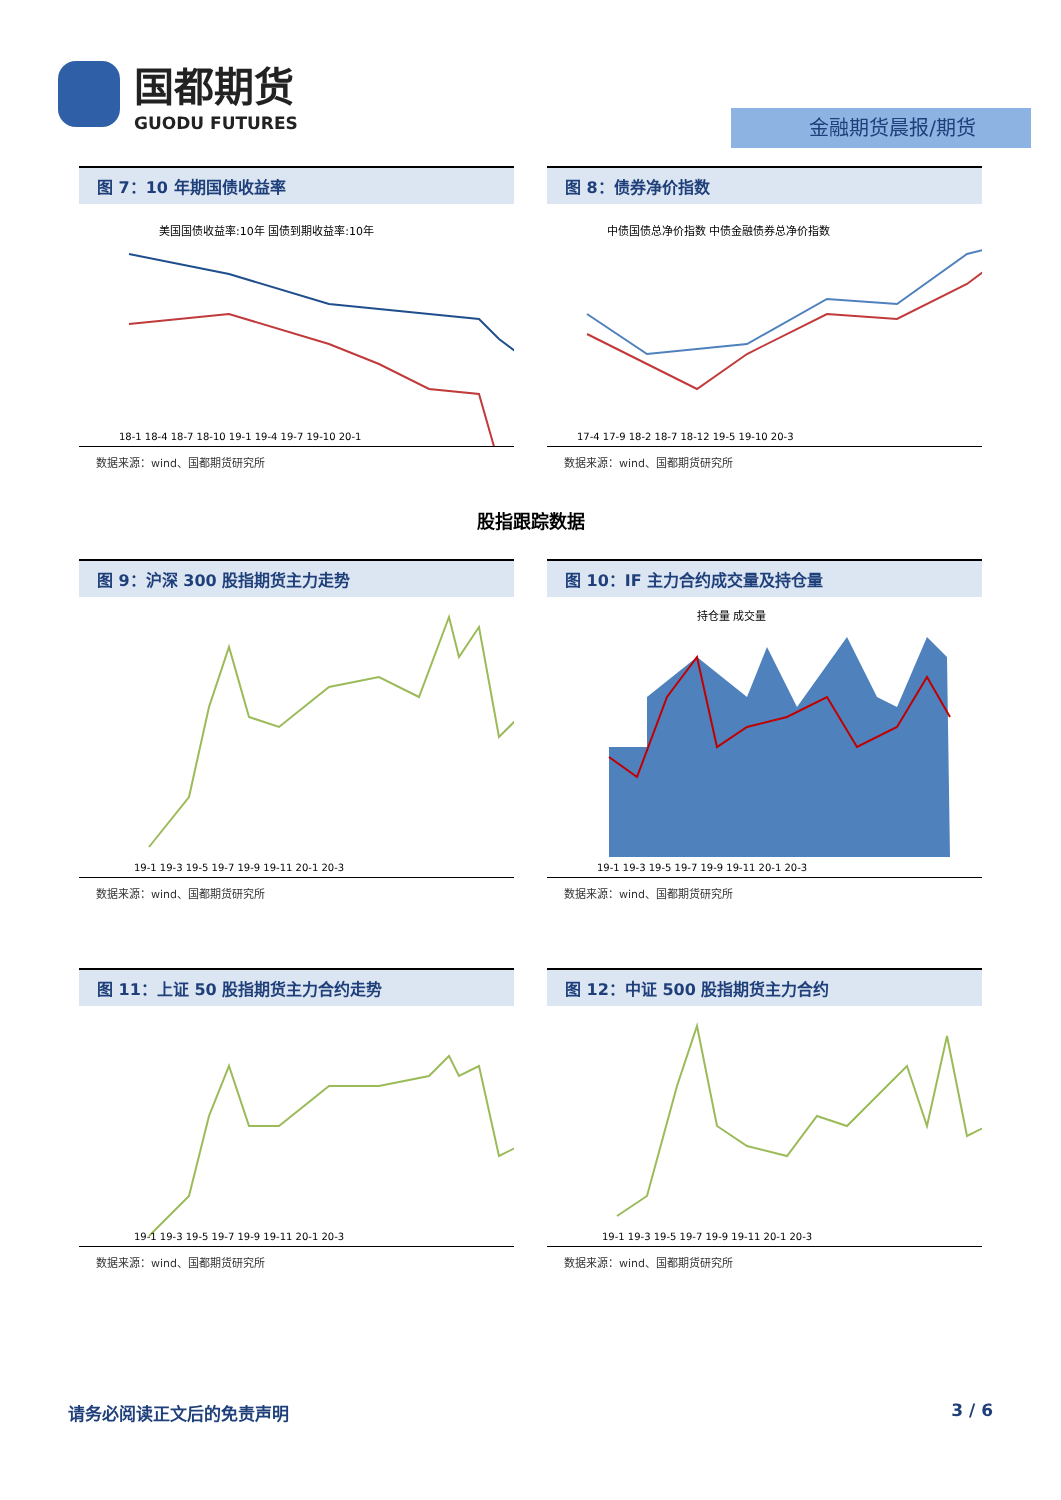国都期货
GUODU FUTURES
金融期货晨报/期货
图 7：10 年期国债收益率
美国国债收益率:10年 国债到期收益率:10年
18-1 18-4 18-7 18-10 19-1 19-4 19-7 19-10 20-1
数据来源：wind、国都期货研究所
图 8：债券净价指数
中债国债总净价指数 中债金融债券总净价指数
17-4 17-9 18-2 18-7 18-12 19-5 19-10 20-3
数据来源：wind、国都期货研究所
股指跟踪数据
图 9：沪深 300 股指期货主力走势
19-1 19-3 19-5 19-7 19-9 19-11 20-1 20-3
数据来源：wind、国都期货研究所
图 10：IF 主力合约成交量及持仓量
持仓量 成交量
19-1 19-3 19-5 19-7 19-9 19-11 20-1 20-3
数据来源：wind、国都期货研究所
图 11：上证 50 股指期货主力合约走势
19-1 19-3 19-5 19-7 19-9 19-11 20-1 20-3
数据来源：wind、国都期货研究所
图 12：中证 500 股指期货主力合约
19-1 19-3 19-5 19-7 19-9 19-11 20-1 20-3
数据来源：wind、国都期货研究所
请务必阅读正文后的免责声明 3 / 6